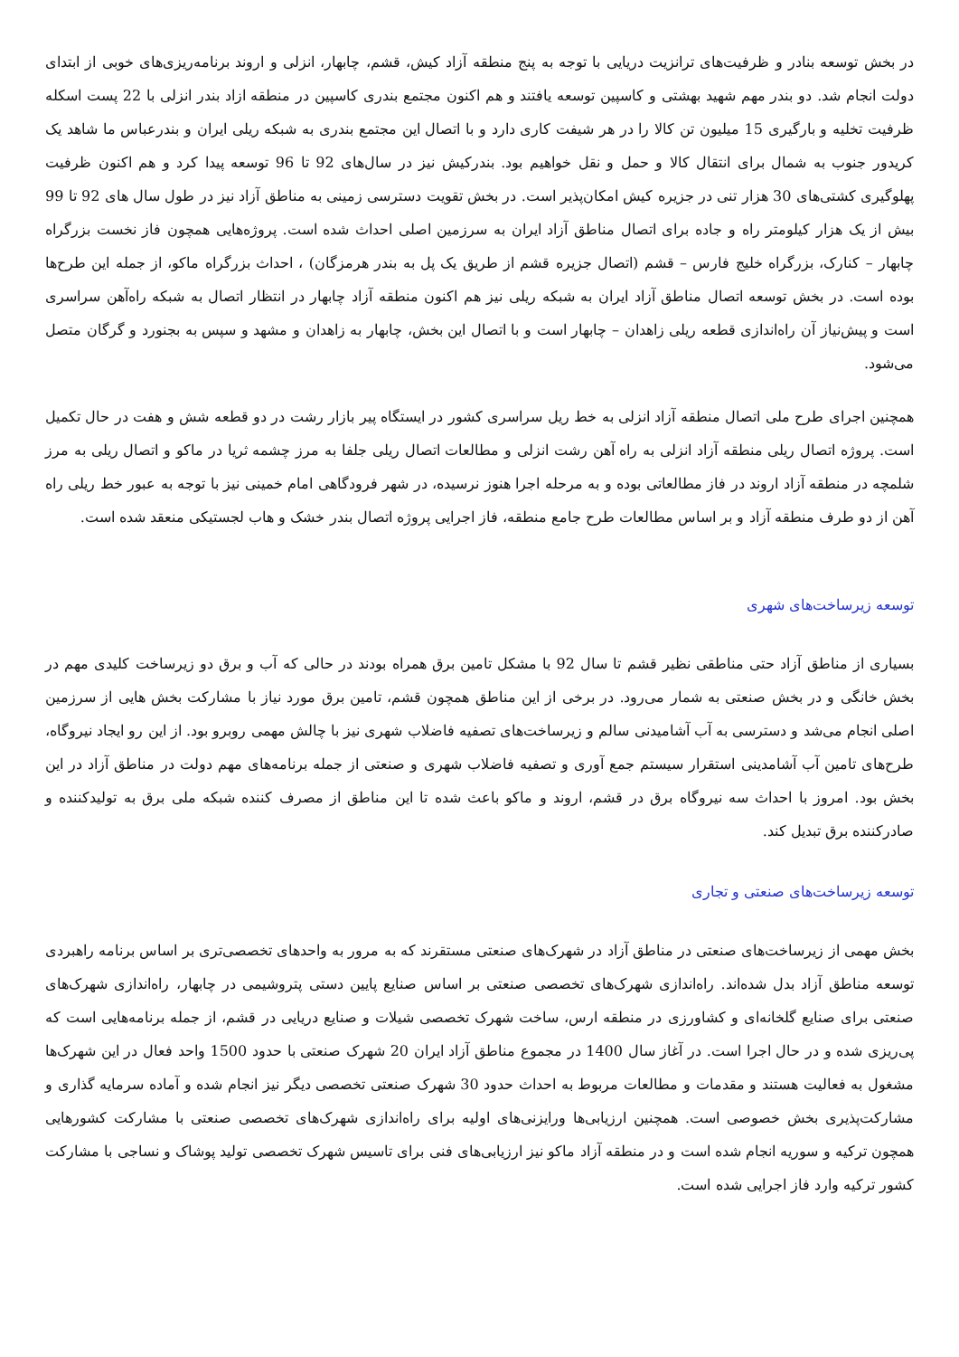در بخش توسعه بنادر و ظرفیت‌های ترانزیت دریایی با توجه به پنج منطقه آزاد کیش، قشم، چابهار، انزلی و اروند برنامه‌ریزی‌های خوبی از ابتدای دولت انجام شد. دو بندر مهم شهید بهشتی و کاسپین توسعه یافتند و هم اکنون مجتمع بندری کاسپین در منطقه ازاد بندر انزلی با 22 پست اسکله ظرفیت تخلیه و بارگیری 15 میلیون تن کالا را در هر شیفت کاری دارد و با اتصال این مجتمع بندری به شبکه ریلی ایران و بندرعباس ما شاهد یک کریدور جنوب به شمال برای انتقال کالا و حمل و نقل خواهیم بود. بندرکیش نیز در سال‌های 92 تا 96 توسعه پیدا کرد و هم اکنون ظرفیت پهلوگیری کشتی‌های 30 هزار تنی در جزیره کیش امکان‌پذیر است. در بخش تقویت دسترسی زمینی به مناطق آزاد نیز در طول سال های 92 تا 99 بیش از یک هزار کیلومتر راه و جاده برای اتصال مناطق آزاد ایران به سرزمین اصلی احداث شده است. پروژه‌هایی همچون فاز نخست بزرگراه چابهار – کنارک، بزرگراه خلیج فارس – قشم (اتصال جزیره قشم از طریق یک پل به بندر هرمزگان) ، احداث بزرگراه ماکو، از جمله این طرح‌ها بوده است. در بخش توسعه اتصال مناطق آزاد ایران به شبکه ریلی نیز هم اکنون منطقه آزاد چابهار در انتظار اتصال به شبکه راه‌آهن سراسری است و پیش‌نیاز آن راه‌اندازی قطعه ریلی زاهدان – چابهار است و با اتصال این بخش، چابهار به زاهدان و مشهد و سپس به بجنورد و گرگان متصل می‌شود.
همچنین اجرای طرح ملی اتصال منطقه آزاد انزلی به خط ریل سراسری کشور در ایستگاه پیر بازار رشت در دو قطعه شش و هفت در حال تکمیل است. پروژه اتصال ریلی منطقه آزاد انزلی به راه آهن رشت انزلی و مطالعات اتصال ریلی جلفا به مرز چشمه ثریا در ماکو و اتصال ریلی به مرز شلمچه در منطقه آزاد اروند در فاز مطالعاتی بوده و به مرحله اجرا هنوز نرسیده، در شهر فرودگاهی امام خمینی نیز با توجه به عبور خط ریلی راه آهن از دو طرف منطقه آزاد و بر اساس مطالعات طرح جامع منطقه، فاز اجرایی پروژه اتصال بندر خشک و هاب لجستیکی منعقد شده است.
توسعه زیرساخت‌های شهری
بسیاری از مناطق آزاد حتی مناطقی نظیر قشم تا سال 92 با مشکل تامین برق همراه بودند در حالی که آب و برق دو زیرساخت کلیدی مهم در بخش خانگی و در بخش صنعتی به شمار می‌رود. در برخی از این مناطق همچون قشم، تامین برق مورد نیاز با مشارکت بخش هایی از سرزمین اصلی انجام می‌شد و دسترسی به آب آشامیدنی سالم و زیرساخت‌های تصفیه فاضلاب شهری نیز با چالش مهمی روبرو بود. از این رو ایجاد نیروگاه، طرح‌های تامین آب آشامدینی استقرار سیستم جمع آوری و تصفیه فاضلاب شهری و صنعتی از جمله برنامه‌های مهم دولت در مناطق آزاد در این بخش بود. امروز با احداث سه نیروگاه برق در قشم، اروند و ماکو باعث شده تا این مناطق از مصرف کننده شبکه ملی برق به تولیدکننده و صادرکننده برق تبدیل کند.
توسعه زیرساخت‌های صنعتی و تجاری
بخش مهمی از زیرساخت‌های صنعتی در مناطق آزاد در شهرک‌های صنعتی مستقرند که به مرور به واحدهای تخصصی‌تری بر اساس برنامه راهبردی توسعه مناطق آزاد بدل شده‌اند. راه‌اندازی شهرک‌های تخصصی صنعتی بر اساس صنایع پایین دستی پتروشیمی در چابهار، راه‌اندازی شهرک‌های صنعتی برای صنایع گلخانه‌ای و کشاورزی در منطقه ارس، ساخت شهرک تخصصی شیلات و صنایع دریایی در قشم، از جمله برنامه‌هایی است که پی‌ریزی شده و در حال اجرا است. در آغاز سال 1400 در مجموع مناطق آزاد ایران 20 شهرک صنعتی با حدود 1500 واحد فعال در این شهرک‌ها مشغول به فعالیت هستند و مقدمات و مطالعات مربوط به احداث حدود 30 شهرک صنعتی تخصصی دیگر نیز انجام شده و آماده سرمایه گذاری و مشارکت‌پذیری بخش خصوصی است. همچنین ارزیابی‌ها ورایزنی‌های اولیه برای راه‌اندازی شهرک‌های تخصصی صنعتی با مشارکت کشورهایی همچون ترکیه و سوریه انجام شده است و در منطقه آزاد ماکو نیز ارزیابی‌های فنی برای تاسیس شهرک تخصصی تولید پوشاک و نساجی با مشارکت کشور ترکیه وارد فاز اجرایی شده است.